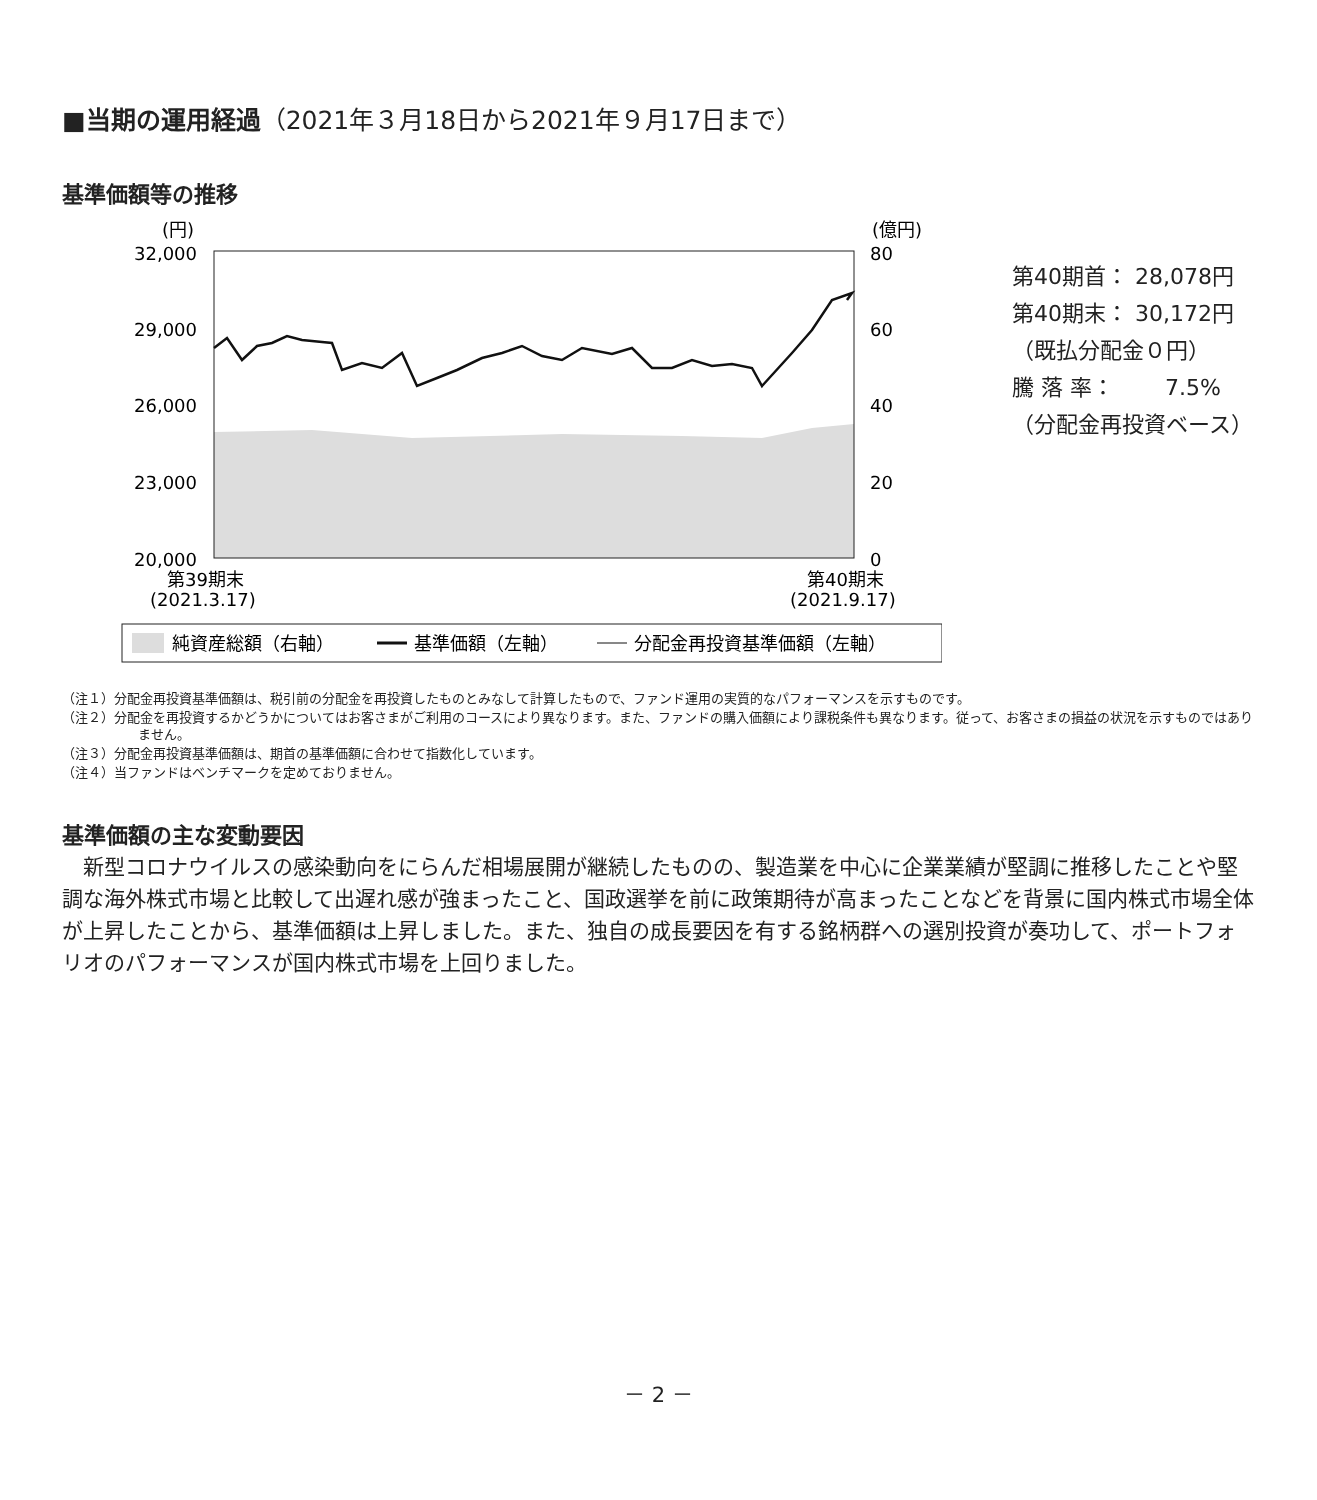■当期の運用経過（2021年３月18日から2021年９月17日まで）
基準価額等の推移
(円)
(億円)
32,000
29,000
26,000
23,000
20,000
80
60
40
20
0
第39期末
(2021.3.17)
第40期末
(2021.9.17)
純資産総額（右軸）
基準価額（左軸）
分配金再投資基準価額（左軸）
第40期首： 28,078円
第40期末： 30,172円
（既払分配金０円）
騰 落 率： 　　7.5%
（分配金再投資ベース）
（注１）分配金再投資基準価額は、税引前の分配金を再投資したものとみなして計算したもので、ファンド運用の実質的なパフォーマンスを示すものです。
（注２）分配金を再投資するかどうかについてはお客さまがご利用のコースにより異なります。また、ファンドの購入価額により課税条件も異なります。従って、お客さまの損益の状況を示すものではありません。
（注３）分配金再投資基準価額は、期首の基準価額に合わせて指数化しています。
（注４）当ファンドはベンチマークを定めておりません。
基準価額の主な変動要因
　新型コロナウイルスの感染動向をにらんだ相場展開が継続したものの、製造業を中心に企業業績が堅調に推移したことや堅調な海外株式市場と比較して出遅れ感が強まったこと、国政選挙を前に政策期待が高まったことなどを背景に国内株式市場全体が上昇したことから、基準価額は上昇しました。また、独自の成長要因を有する銘柄群への選別投資が奏功して、ポートフォリオのパフォーマンスが国内株式市場を上回りました。
－ 2 －